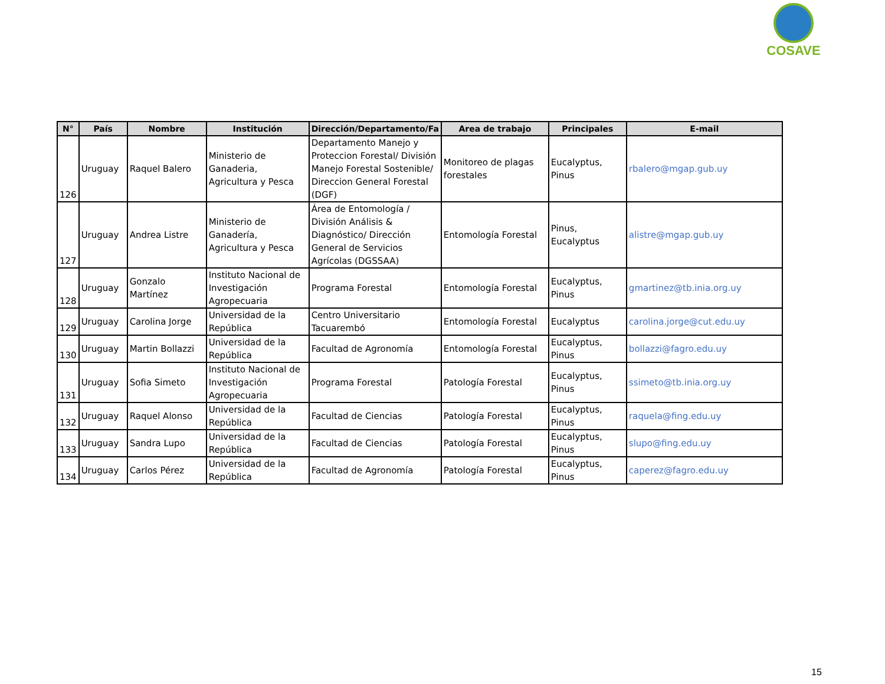COSAVE
| N° | País | Nombre | Institución | Dirección/Departamento/Fa | Area de trabajo | Principales | E-mail |
| --- | --- | --- | --- | --- | --- | --- | --- |
| 126 | Uruguay | Raquel Balero | Ministerio de Ganaderia, Agricultura y Pesca | Departamento Manejo y Proteccion Forestal/ División Manejo Forestal Sostenible/ Direccion General Forestal (DGF) | Monitoreo de plagas forestales | Eucalyptus, Pinus | rbalero@mgap.gub.uy |
| 127 | Uruguay | Andrea Listre | Ministerio de Ganadería, Agricultura y Pesca | Área de Entomología / División Análisis & Diagnóstico/ Dirección General de Servicios Agrícolas (DGSSAA) | Entomología Forestal | Pinus, Eucalyptus | alistre@mgap.gub.uy |
| 128 | Uruguay | Gonzalo Martínez | Instituto Nacional de Investigación Agropecuaria | Programa Forestal | Entomología Forestal | Eucalyptus, Pinus | gmartinez@tb.inia.org.uy |
| 129 | Uruguay | Carolina Jorge | Universidad de la República | Centro Universitario Tacuarembó | Entomología Forestal | Eucalyptus | carolina.jorge@cut.edu.uy |
| 130 | Uruguay | Martin Bollazzi | Universidad de la República | Facultad de Agronomía | Entomología Forestal | Eucalyptus, Pinus | bollazzi@fagro.edu.uy |
| 131 | Uruguay | Sofia Simeto | Instituto Nacional de Investigación Agropecuaria | Programa Forestal | Patología Forestal | Eucalyptus, Pinus | ssimeto@tb.inia.org.uy |
| 132 | Uruguay | Raquel Alonso | Universidad de la República | Facultad de Ciencias | Patología Forestal | Eucalyptus, Pinus | raquela@fing.edu.uy |
| 133 | Uruguay | Sandra Lupo | Universidad de la República | Facultad de Ciencias | Patología Forestal | Eucalyptus, Pinus | slupo@fing.edu.uy |
| 134 | Uruguay | Carlos Pérez | Universidad de la República | Facultad de Agronomía | Patología Forestal | Eucalyptus, Pinus | caperez@fagro.edu.uy |
15